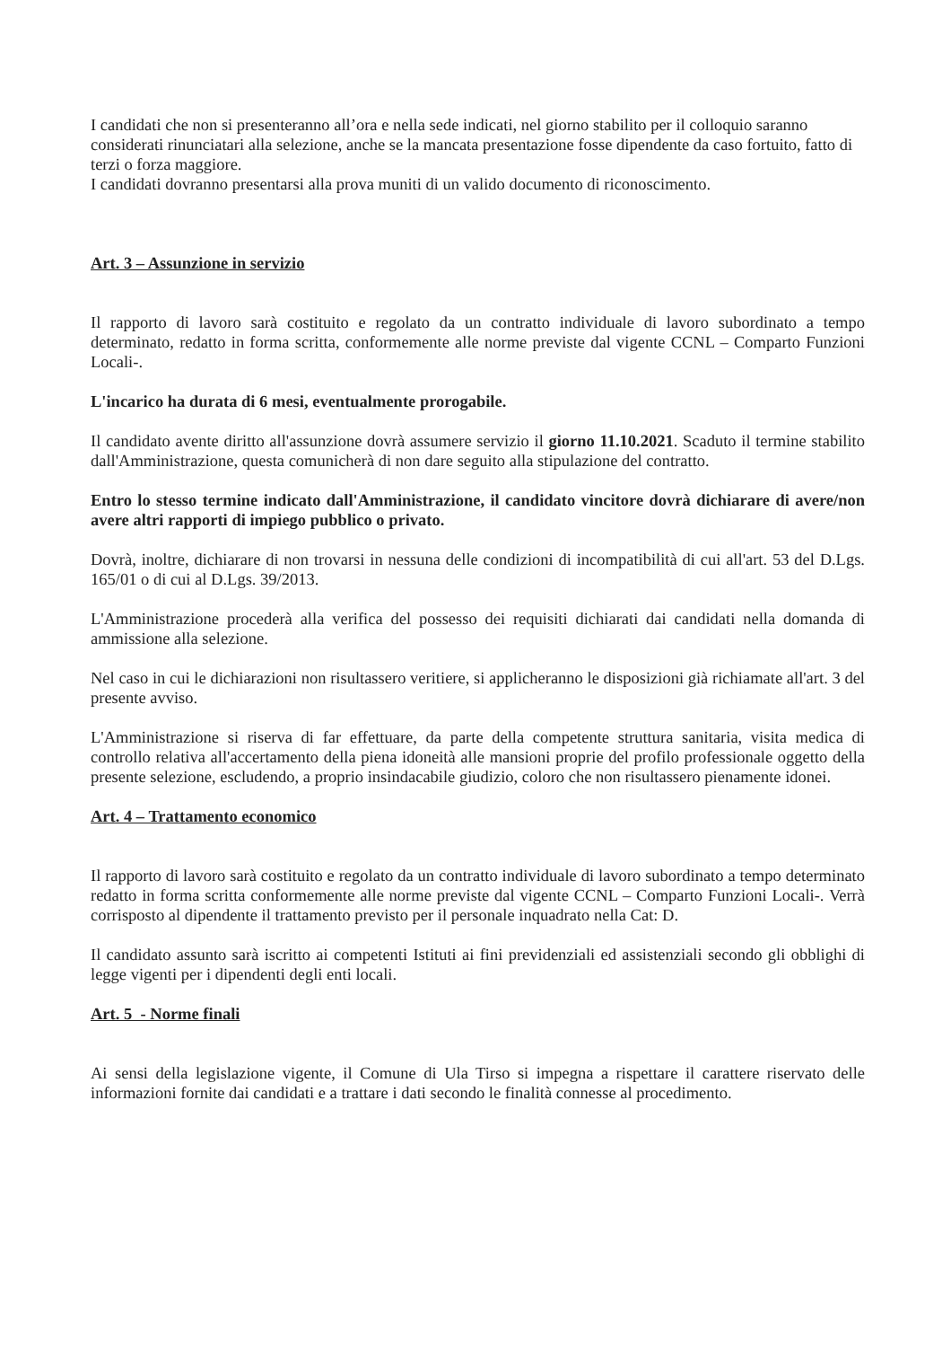I candidati che non si presenteranno all’ora e nella sede indicati, nel giorno stabilito per il colloquio saranno considerati rinunciatari alla selezione, anche se la mancata presentazione fosse dipendente da caso fortuito, fatto di terzi o forza maggiore.
I candidati dovranno presentarsi alla prova muniti di un valido documento di riconoscimento.
Art. 3 – Assunzione in servizio
Il rapporto di lavoro sarà costituito e regolato da un contratto individuale di lavoro subordinato a tempo determinato, redatto in forma scritta, conformemente alle norme previste dal vigente CCNL – Comparto Funzioni Locali-.
L'incarico ha durata di 6 mesi, eventualmente prorogabile.
Il candidato avente diritto all'assunzione dovrà assumere servizio il giorno 11.10.2021. Scaduto il termine stabilito dall'Amministrazione, questa comunicherà di non dare seguito alla stipulazione del contratto.
Entro lo stesso termine indicato dall'Amministrazione, il candidato vincitore dovrà dichiarare di avere/non avere altri rapporti di impiego pubblico o privato.
Dovrà, inoltre, dichiarare di non trovarsi in nessuna delle condizioni di incompatibilità di cui all'art. 53 del D.Lgs. 165/01 o di cui al D.Lgs. 39/2013.
L'Amministrazione procederà alla verifica del possesso dei requisiti dichiarati dai candidati nella domanda di ammissione alla selezione.
Nel caso in cui le dichiarazioni non risultassero veritiere, si applicheranno le disposizioni già richiamate all'art. 3 del presente avviso.
L'Amministrazione si riserva di far effettuare, da parte della competente struttura sanitaria, visita medica di controllo relativa all'accertamento della piena idoneità alle mansioni proprie del profilo professionale oggetto della presente selezione, escludendo, a proprio insindacabile giudizio, coloro che non risultassero pienamente idonei.
Art. 4 – Trattamento economico
Il rapporto di lavoro sarà costituito e regolato da un contratto individuale di lavoro subordinato a tempo determinato redatto in forma scritta conformemente alle norme previste dal vigente CCNL – Comparto Funzioni Locali-. Verrà corrisposto al dipendente il trattamento previsto per il personale inquadrato nella Cat: D.
Il candidato assunto sarà iscritto ai competenti Istituti ai fini previdenziali ed assistenziali secondo gli obblighi di legge vigenti per i dipendenti degli enti locali.
Art. 5 - Norme finali
Ai sensi della legislazione vigente, il Comune di Ula Tirso si impegna a rispettare il carattere riservato delle informazioni fornite dai candidati e a trattare i dati secondo le finalità connesse al procedimento.